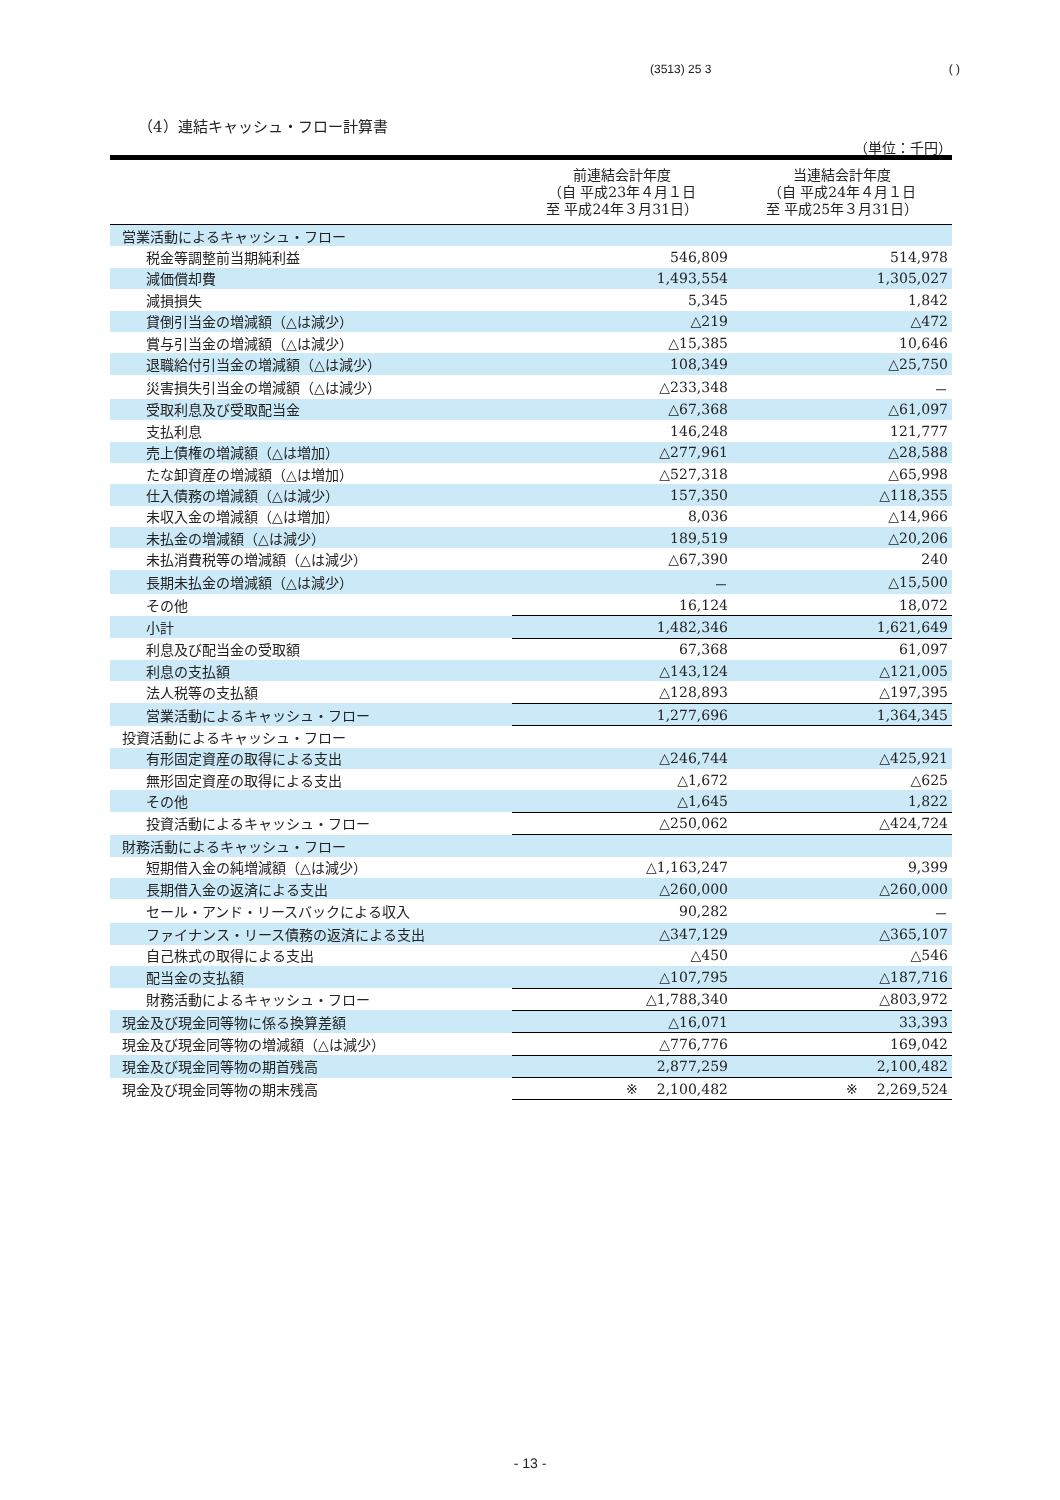(3513) 25 3 ( )
（4）連結キャッシュ・フロー計算書
（単位：千円）
| | 前連結会計年度 （自 平成23年４月１日 至 平成24年３月31日） | 当連結会計年度 （自 平成24年４月１日 至 平成25年３月31日） |
| --- | --- | --- |
| 営業活動によるキャッシュ・フロー | | |
| 税金等調整前当期純利益 | 546,809 | 514,978 |
| 減価償却費 | 1,493,554 | 1,305,027 |
| 減損損失 | 5,345 | 1,842 |
| 貸倒引当金の増減額（△は減少） | △219 | △472 |
| 賞与引当金の増減額（△は減少） | △15,385 | 10,646 |
| 退職給付引当金の増減額（△は減少） | 108,349 | △25,750 |
| 災害損失引当金の増減額（△は減少） | △233,348 | － |
| 受取利息及び受取配当金 | △67,368 | △61,097 |
| 支払利息 | 146,248 | 121,777 |
| 売上債権の増減額（△は増加） | △277,961 | △28,588 |
| たな卸資産の増減額（△は増加） | △527,318 | △65,998 |
| 仕入債務の増減額（△は減少） | 157,350 | △118,355 |
| 未収入金の増減額（△は増加） | 8,036 | △14,966 |
| 未払金の増減額（△は減少） | 189,519 | △20,206 |
| 未払消費税等の増減額（△は減少） | △67,390 | 240 |
| 長期未払金の増減額（△は減少） | － | △15,500 |
| その他 | 16,124 | 18,072 |
| 小計 | 1,482,346 | 1,621,649 |
| 利息及び配当金の受取額 | 67,368 | 61,097 |
| 利息の支払額 | △143,124 | △121,005 |
| 法人税等の支払額 | △128,893 | △197,395 |
| 営業活動によるキャッシュ・フロー | 1,277,696 | 1,364,345 |
| 投資活動によるキャッシュ・フロー | | |
| 有形固定資産の取得による支出 | △246,744 | △425,921 |
| 無形固定資産の取得による支出 | △1,672 | △625 |
| その他 | △1,645 | 1,822 |
| 投資活動によるキャッシュ・フロー | △250,062 | △424,724 |
| 財務活動によるキャッシュ・フロー | | |
| 短期借入金の純増減額（△は減少） | △1,163,247 | 9,399 |
| 長期借入金の返済による支出 | △260,000 | △260,000 |
| セール・アンド・リースバックによる収入 | 90,282 | － |
| ファイナンス・リース債務の返済による支出 | △347,129 | △365,107 |
| 自己株式の取得による支出 | △450 | △546 |
| 配当金の支払額 | △107,795 | △187,716 |
| 財務活動によるキャッシュ・フロー | △1,788,340 | △803,972 |
| 現金及び現金同等物に係る換算差額 | △16,071 | 33,393 |
| 現金及び現金同等物の増減額（△は減少） | △776,776 | 169,042 |
| 現金及び現金同等物の期首残高 | 2,877,259 | 2,100,482 |
| 現金及び現金同等物の期末残高 | ※ 2,100,482 | ※ 2,269,524 |
- 13 -